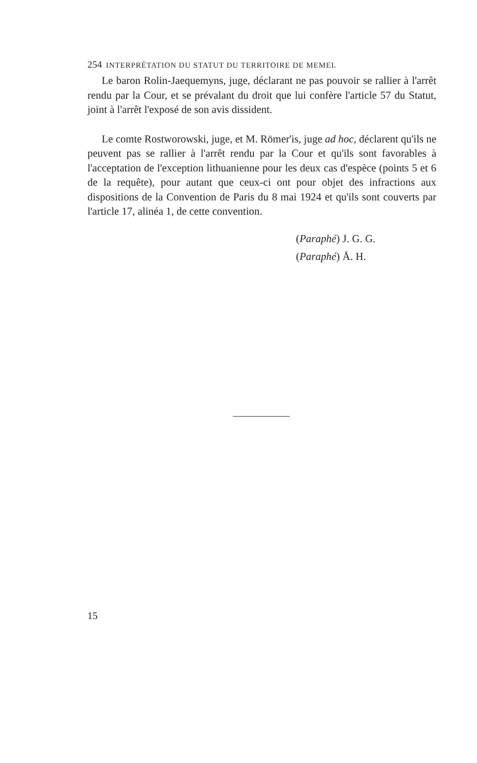254 INTERPRÉTATION DU STATUT DU TERRITOIRE DE MEMEL
Le baron Rolin-Jaequemyns, juge, déclarant ne pas pouvoir se rallier à l'arrêt rendu par la Cour, et se prévalant du droit que lui confère l'article 57 du Statut, joint à l'arrêt l'exposé de son avis dissident.
Le comte Rostworowski, juge, et M. Römer'is, juge ad hoc, déclarent qu'ils ne peuvent pas se rallier à l'arrêt rendu par la Cour et qu'ils sont favorables à l'acceptation de l'exception lithuanienne pour les deux cas d'espèce (points 5 et 6 de la requête), pour autant que ceux-ci ont pour objet des infractions aux dispositions de la Convention de Paris du 8 mai 1924 et qu'ils sont couverts par l'article 17, alinéa 1, de cette convention.
(Paraphé) J. G. G.
(Paraphé) Å. H.
15